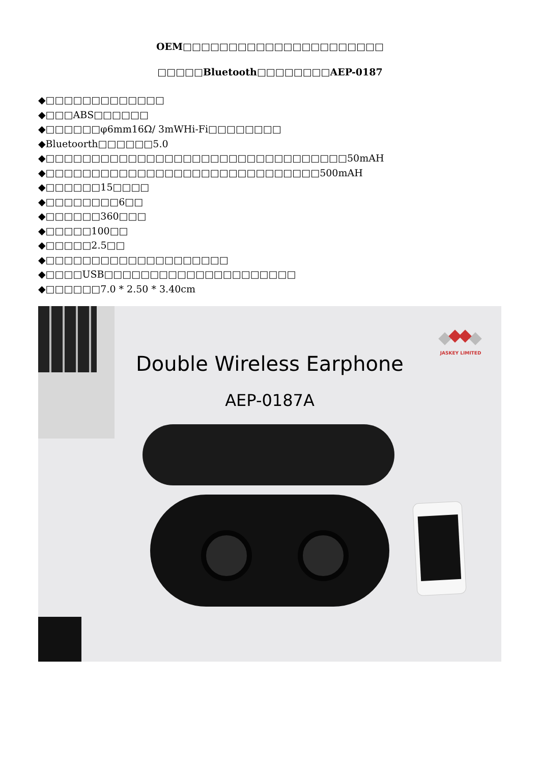OEM□□□□□□□□□□□□□□□□□□□□□□
□□□□□Bluetooth□□□□□□□□AEP-0187
◆□□□□□□□□□□□□□
◆□□□ABS□□□□□□
◆□□□□□□φ6mm16Ω/ 3mWHi-Fi□□□□□□□□
◆Bluetoorth□□□□□□5.0
◆□□□□□□□□□□□□□□□□□□□□□□□□□□□□□□□□□50mAH
◆□□□□□□□□□□□□□□□□□□□□□□□□□□□□□□500mAH
◆□□□□□□15□□□□
◆□□□□□□□□6□□
◆□□□□□□360□□□
◆□□□□□100□□
◆□□□□□2.5□□
◆□□□□□□□□□□□□□□□□□□□□
◆□□□□USB□□□□□□□□□□□□□□□□□□□□□
◆□□□□□□7.0 * 2.50 * 3.40cm
JASKEY LIMITED
Double Wireless Earphone
AEP-0187A